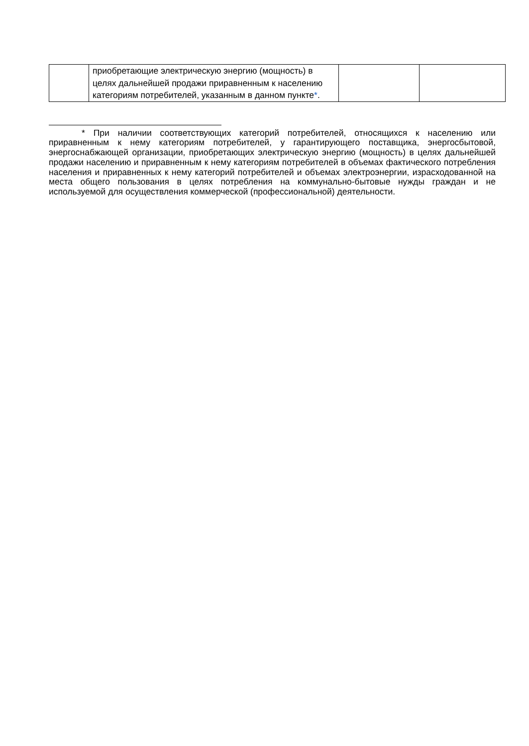| | приобретающие электрическую энергию (мощность) в целях дальнейшей продажи приравненным к населению категориям потребителей, указанным в данном пункте * . | | |
* При наличии соответствующих категорий потребителей, относящихся к населению или приравненным к нему категориям потребителей, у гарантирующего поставщика, энергосбытовой, энергоснабжающей организации, приобретающих электрическую энергию (мощность) в целях дальнейшей продажи населению и приравненным к нему категориям потребителей в объемах фактического потребления населения и приравненных к нему категорий потребителей и объемах электроэнергии, израсходованной на места общего пользования в целях потребления на коммунально-бытовые нужды граждан и не используемой для осуществления коммерческой (профессиональной) деятельности.